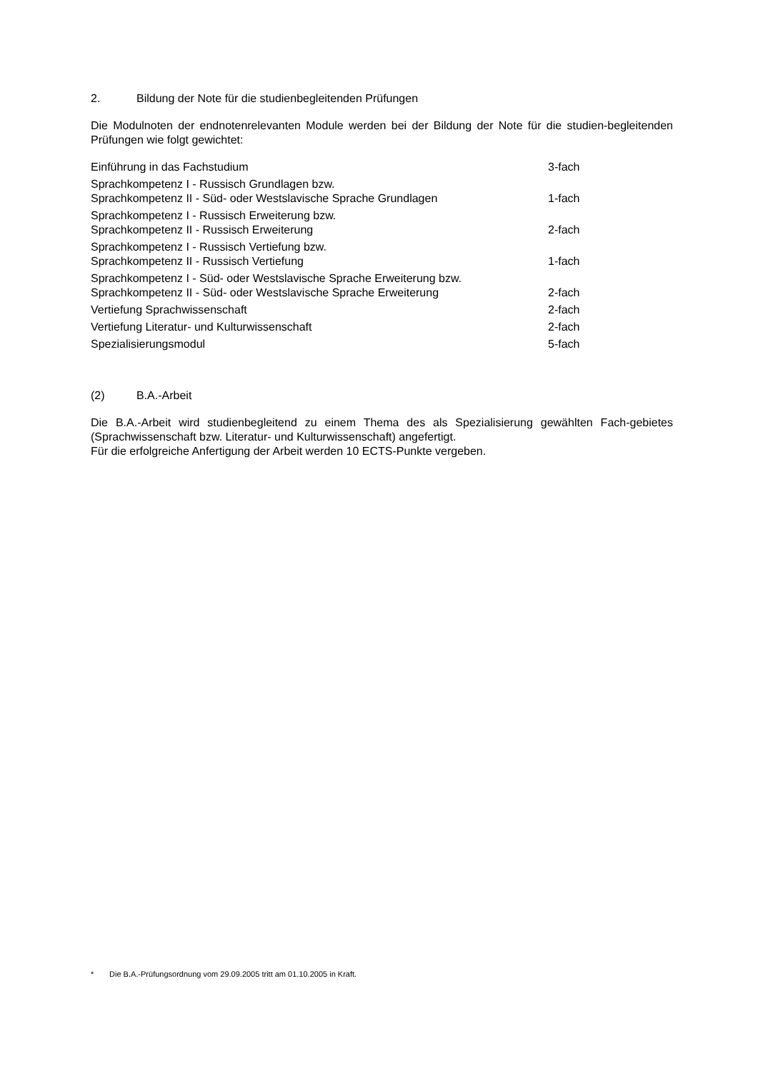2. Bildung der Note für die studienbegleitenden Prüfungen
Die Modulnoten der endnotenrelevanten Module werden bei der Bildung der Note für die studien-begleitenden Prüfungen wie folgt gewichtet:
| Einführung in das Fachstudium | 3-fach |
| Sprachkompetenz I - Russisch Grundlagen bzw. Sprachkompetenz II - Süd- oder Westslavische Sprache Grundlagen | 1-fach |
| Sprachkompetenz I - Russisch Erweiterung bzw. Sprachkompetenz II - Russisch Erweiterung | 2-fach |
| Sprachkompetenz I - Russisch Vertiefung bzw. Sprachkompetenz II - Russisch Vertiefung | 1-fach |
| Sprachkompetenz I - Süd- oder Westslavische Sprache Erweiterung bzw. Sprachkompetenz II - Süd- oder Westslavische Sprache Erweiterung | 2-fach |
| Vertiefung Sprachwissenschaft | 2-fach |
| Vertiefung Literatur- und Kulturwissenschaft | 2-fach |
| Spezialisierungsmodul | 5-fach |
(2) B.A.-Arbeit
Die B.A.-Arbeit wird studienbegleitend zu einem Thema des als Spezialisierung gewählten Fach-gebietes (Sprachwissenschaft bzw. Literatur- und Kulturwissenschaft) angefertigt.
Für die erfolgreiche Anfertigung der Arbeit werden 10 ECTS-Punkte vergeben.
* Die B.A.-Prüfungsordnung vom 29.09.2005 tritt am 01.10.2005 in Kraft.